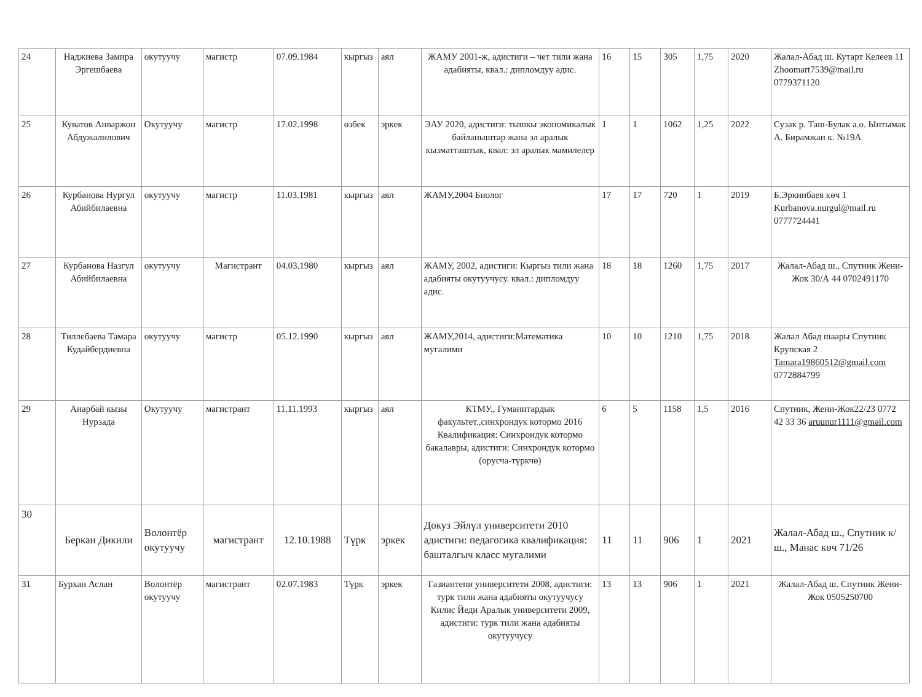| 24 | Наджиева Замира Эргешбаева | окутуучу | магистр | 07.09.1984 | кыргыз | аял | ЖАМУ 2001-ж, адистиги – чет тили жана адабияты, квал.: дипломдуу адис. | 16 | 15 | 305 | 1,75 | 2020 | Жалал-Абад ш. Кутарт Келеев 11 Zhoomart7539@mail.ru 0779371120 |
| 25 | Куватов Анваржон Абдужалилович | Окутуучу | магистр | 17.02.1998 | өзбек | эркек | ЭАУ 2020, адистиги: тышкы экономикалык байланыштар жана эл аралык кызматташтык, квал: эл аралык мамилелер | 1 | 1 | 1062 | 1,25 | 2022 | Сузак р. Таш-Булак а.о. Ынтымак А. Бирамжан к. №19А |
| 26 | Курбанова Нургул Абийбилаевна | окутуучу | магистр | 11.03.1981 | кыргыз | аял | ЖАМУ,2004 Биолог | 17 | 17 | 720 | 1 | 2019 | Б.Эркинбаев көч 1 Kurbanova.nurgul@mail.ru 0777724441 |
| 27 | Курбанова Назгул Абийбилаевна | окутуучу | Магистрант | 04.03.1980 | кыргыз | аял | ЖАМУ, 2002, адистиги: Кыргыз тили жана адабияты окутуучусу. квал.: дипломдуу адис. | 18 | 18 | 1260 | 1,75 | 2017 | Жалал-Абад ш., Спутник Жени-Жок 30/А 44 0702491170 |
| 28 | Тиллебаева Тамара Кудайбердиевна | окутуучу | магистр | 05.12.1990 | кыргыз | аял | ЖАМУ,2014, адистиги:Математика мугалими | 10 | 10 | 1210 | 1,75 | 2018 | Жалал Абад шаары Спутник Крупская 2 Tamara19860512@gmail.com 0772884799 |
| 29 | Анарбай кызы Нурзада | Окутуучу | магистрант | 11.11.1993 | кыргыз | аял | КТМУ., Гуманитардык факультет.,синхрондук котормо 2016 Квалификация: Синхрондук котормо бакалавры, адистиги: Синхрондук котормо (орусча-түркчө) | 6 | 5 | 1158 | 1,5 | 2016 | Спутник, Жени-Жок22/23 0772 42 33 36 aruunur1111@gmail.com |
| 30 | Беркан Дикили | Волонтёр окутуучу | магистрант | 12.10.1988 | Түрк | эркек | Докуз Эйлүл университети 2010 адистиги: педагогика квалификация: башталгыч класс мугалими | 11 | 11 | 906 | 1 | 2021 | Жалал-Абад ш., Спутник к/ш., Манас көч 71/26 |
| 31 | Бурхан Аслан | Волонтёр окутуучу | магистрант | 02.07.1983 | Түрк | эркек | Газиантепи университети 2008, адистиги: турк тили жана адабияты окутуучусу Килис Йеди Аралык университети 2009, адистиги: турк тили жана адабияты окутуучусу | 13 | 13 | 906 | 1 | 2021 | Жалал-Абад ш. Спутник Жени-Жок 0505250700 |